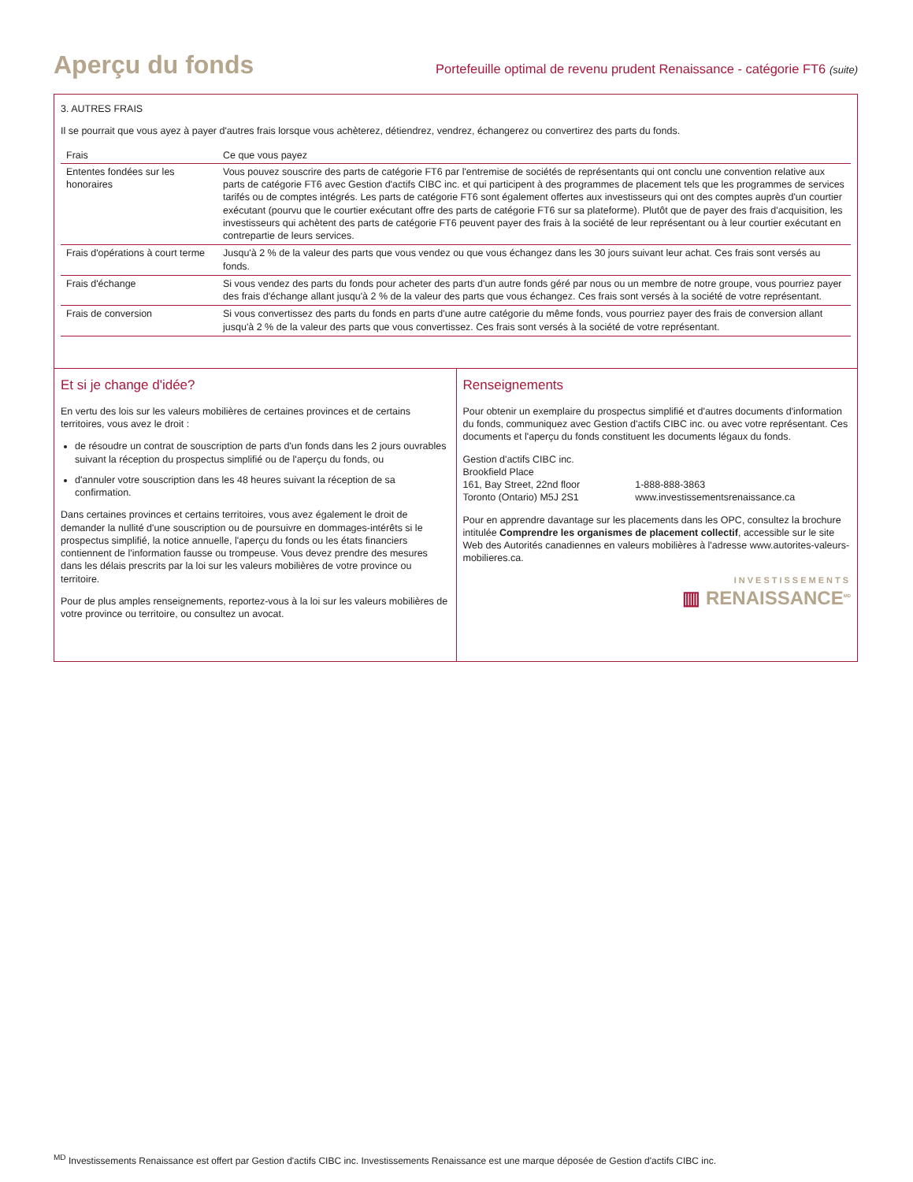Aperçu du fonds
Portefeuille optimal de revenu prudent Renaissance - catégorie FT6 (suite)
3. AUTRES FRAIS
Il se pourrait que vous ayez à payer d'autres frais lorsque vous achèterez, détiendrez, vendrez, échangerez ou convertirez des parts du fonds.
| Frais | Ce que vous payez |
| --- | --- |
| Ententes fondées sur les honoraires | Vous pouvez souscrire des parts de catégorie FT6 par l'entremise de sociétés de représentants qui ont conclu une convention relative aux parts de catégorie FT6 avec Gestion d'actifs CIBC inc. et qui participent à des programmes de placement tels que les programmes de services tarifés ou de comptes intégrés. Les parts de catégorie FT6 sont également offertes aux investisseurs qui ont des comptes auprès d'un courtier exécutant (pourvu que le courtier exécutant offre des parts de catégorie FT6 sur sa plateforme). Plutôt que de payer des frais d'acquisition, les investisseurs qui achètent des parts de catégorie FT6 peuvent payer des frais à la société de leur représentant ou à leur courtier exécutant en contrepartie de leurs services. |
| Frais d'opérations à court terme | Jusqu'à 2 % de la valeur des parts que vous vendez ou que vous échangez dans les 30 jours suivant leur achat. Ces frais sont versés au fonds. |
| Frais d'échange | Si vous vendez des parts du fonds pour acheter des parts d'un autre fonds géré par nous ou un membre de notre groupe, vous pourriez payer des frais d'échange allant jusqu'à 2 % de la valeur des parts que vous échangez. Ces frais sont versés à la société de votre représentant. |
| Frais de conversion | Si vous convertissez des parts du fonds en parts d'une autre catégorie du même fonds, vous pourriez payer des frais de conversion allant jusqu'à 2 % de la valeur des parts que vous convertissez. Ces frais sont versés à la société de votre représentant. |
Et si je change d'idée?
En vertu des lois sur les valeurs mobilières de certaines provinces et de certains territoires, vous avez le droit :
de résoudre un contrat de souscription de parts d'un fonds dans les 2 jours ouvrables suivant la réception du prospectus simplifié ou de l'aperçu du fonds, ou
d'annuler votre souscription dans les 48 heures suivant la réception de sa confirmation.
Dans certaines provinces et certains territoires, vous avez également le droit de demander la nullité d'une souscription ou de poursuivre en dommages-intérêts si le prospectus simplifié, la notice annuelle, l'aperçu du fonds ou les états financiers contiennent de l'information fausse ou trompeuse. Vous devez prendre des mesures dans les délais prescrits par la loi sur les valeurs mobilières de votre province ou territoire.
Pour de plus amples renseignements, reportez-vous à la loi sur les valeurs mobilières de votre province ou territoire, ou consultez un avocat.
Renseignements
Pour obtenir un exemplaire du prospectus simplifié et d'autres documents d'information du fonds, communiquez avec Gestion d'actifs CIBC inc. ou avec votre représentant. Ces documents et l'aperçu du fonds constituent les documents légaux du fonds.
Gestion d'actifs CIBC inc.
Brookfield Place
161, Bay Street, 22nd floor
Toronto (Ontario) M5J 2S1
1-888-888-3863
www.investissementsrenaissance.ca
Pour en apprendre davantage sur les placements dans les OPC, consultez la brochure intitulée Comprendre les organismes de placement collectif, accessible sur le site Web des Autorités canadiennes en valeurs mobilières à l'adresse www.autorites-valeurs-mobilieres.ca.
INVESTISSEMENTS
▥ RENAISSANCE<sup>MD</sup>
<sup>MD</sup> Investissements Renaissance est offert par Gestion d'actifs CIBC inc. Investissements Renaissance est une marque déposée de Gestion d'actifs CIBC inc.